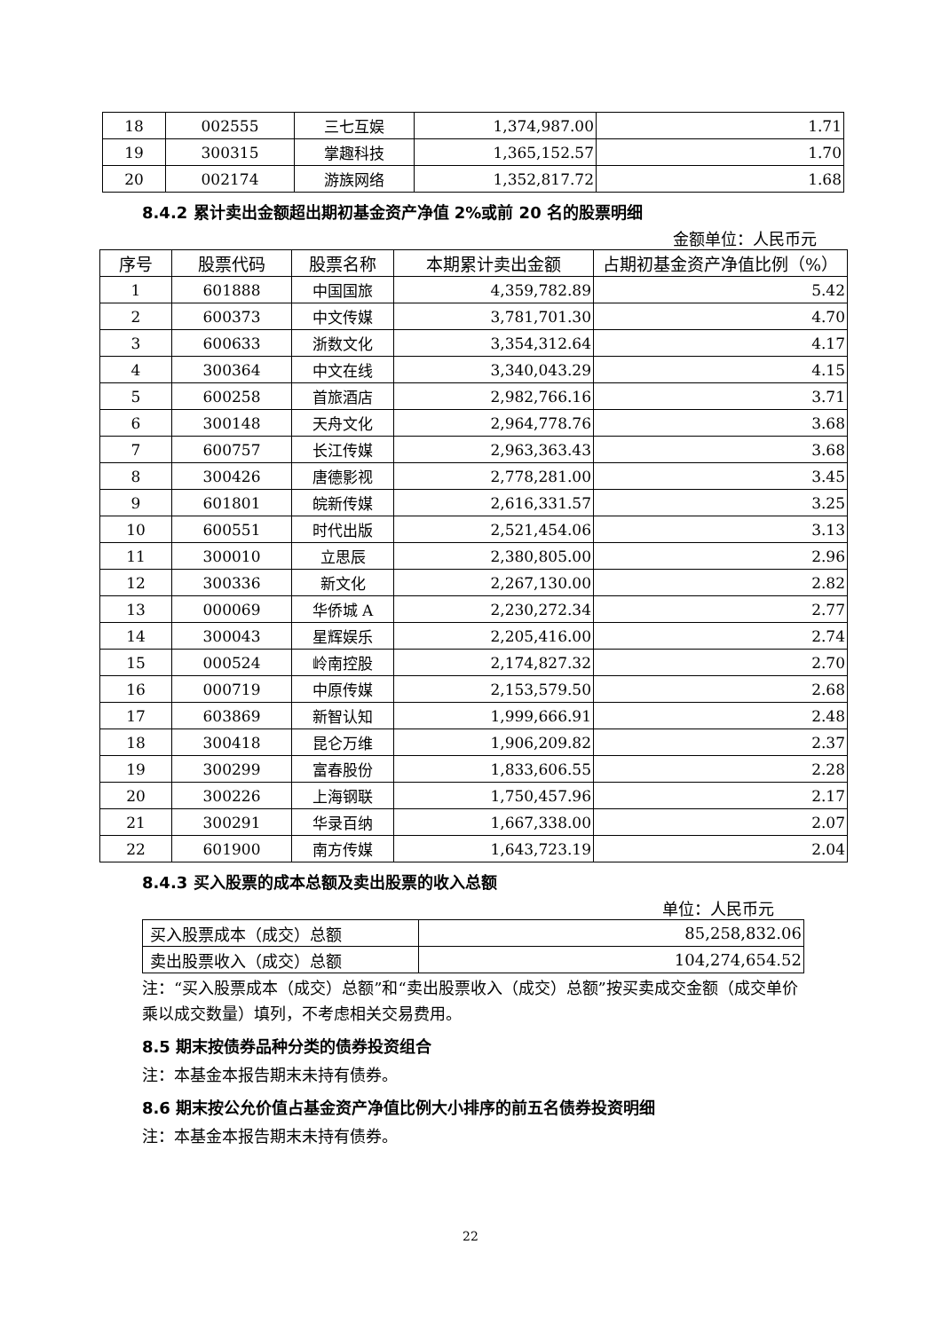| 18 | 002555 | 三七互娱 | 1,374,987.00 | 1.71 |
| 19 | 300315 | 掌趣科技 | 1,365,152.57 | 1.70 |
| 20 | 002174 | 游族网络 | 1,352,817.72 | 1.68 |
8.4.2 累计卖出金额超出期初基金资产净值 2%或前 20 名的股票明细
金额单位：人民币元
| 序号 | 股票代码 | 股票名称 | 本期累计卖出金额 | 占期初基金资产净值比例（%） |
| --- | --- | --- | --- | --- |
| 1 | 601888 | 中国国旅 | 4,359,782.89 | 5.42 |
| 2 | 600373 | 中文传媒 | 3,781,701.30 | 4.70 |
| 3 | 600633 | 浙数文化 | 3,354,312.64 | 4.17 |
| 4 | 300364 | 中文在线 | 3,340,043.29 | 4.15 |
| 5 | 600258 | 首旅酒店 | 2,982,766.16 | 3.71 |
| 6 | 300148 | 天舟文化 | 2,964,778.76 | 3.68 |
| 7 | 600757 | 长江传媒 | 2,963,363.43 | 3.68 |
| 8 | 300426 | 唐德影视 | 2,778,281.00 | 3.45 |
| 9 | 601801 | 皖新传媒 | 2,616,331.57 | 3.25 |
| 10 | 600551 | 时代出版 | 2,521,454.06 | 3.13 |
| 11 | 300010 | 立思辰 | 2,380,805.00 | 2.96 |
| 12 | 300336 | 新文化 | 2,267,130.00 | 2.82 |
| 13 | 000069 | 华侨城 A | 2,230,272.34 | 2.77 |
| 14 | 300043 | 星辉娱乐 | 2,205,416.00 | 2.74 |
| 15 | 000524 | 岭南控股 | 2,174,827.32 | 2.70 |
| 16 | 000719 | 中原传媒 | 2,153,579.50 | 2.68 |
| 17 | 603869 | 新智认知 | 1,999,666.91 | 2.48 |
| 18 | 300418 | 昆仑万维 | 1,906,209.82 | 2.37 |
| 19 | 300299 | 富春股份 | 1,833,606.55 | 2.28 |
| 20 | 300226 | 上海钢联 | 1,750,457.96 | 2.17 |
| 21 | 300291 | 华录百纳 | 1,667,338.00 | 2.07 |
| 22 | 601900 | 南方传媒 | 1,643,723.19 | 2.04 |
8.4.3 买入股票的成本总额及卖出股票的收入总额
单位：人民币元
| 买入股票成本（成交）总额 | 85,258,832.06 |
| 卖出股票收入（成交）总额 | 104,274,654.52 |
注：“买入股票成本（成交）总额”和“卖出股票收入（成交）总额”按买卖成交金额（成交单价乘以成交数量）填列，不考虑相关交易费用。
8.5 期末按债券品种分类的债券投资组合
注：本基金本报告期末未持有债券。
8.6 期末按公允价值占基金资产净值比例大小排序的前五名债券投资明细
注：本基金本报告期末未持有债券。
22